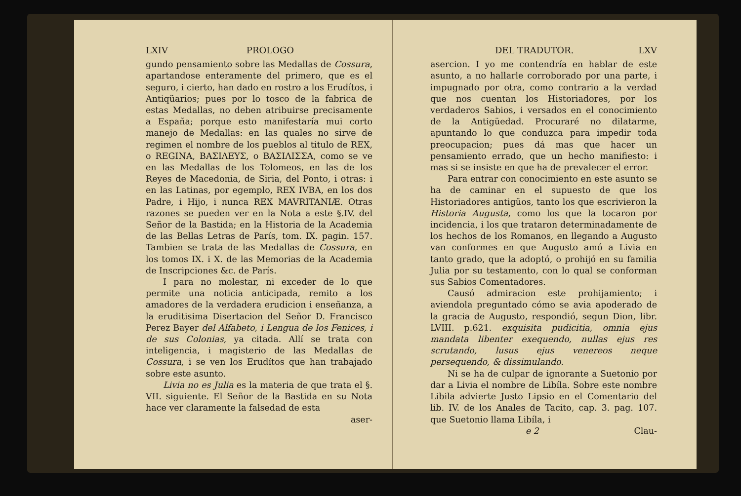LXIV PROLOGO
gundo pensamiento sobre las Medallas de Cossura, apartandose enteramente del primero, que es el seguro, i cierto, han dado en rostro a los Erudítos, i Antiqüarios; pues por lo tosco de la fabrica de estas Medallas, no deben atribuirse precisamente a España; porque esto manifestaría mui corto manejo de Medallas: en las quales no sirve de regimen el nombre de los pueblos al titulo de REX, o REGINA, ΒΑΣΙΛΕΥΣ, o ΒΑΣΙΛΙΣΣΑ, como se ve en las Medallas de los Tolomeos, en las de los Reyes de Macedonia, de Siria, del Ponto, i otras: i en las Latinas, por egemplo, REX IVBA, en los dos Padre, i Hijo, i nunca REX MAVRITANIÆ. Otras razones se pueden ver en la Nota a este §.IV. del Señor de la Bastida; en la Historia de la Academia de las Bellas Letras de París, tom. IX. pagin. 157. Tambien se trata de las Medallas de Cossura, en los tomos IX. i X. de las Memorias de la Academia de Inscripciones &c. de París.
I para no molestar, ni exceder de lo que permite una noticia anticipada, remito a los amadores de la verdadera erudicion i enseñanza, a la eruditisima Disertacion del Señor D. Francisco Perez Bayer del Alfabeto, i Lengua de los Fenices, i de sus Colonias, ya citada. Allí se trata con inteligencia, i magisterio de las Medallas de Cossura, i se ven los Erudítos que han trabajado sobre este asunto.
Livia no es Julia es la materia de que trata el §. VII. siguiente. El Señor de la Bastida en su Nota hace ver claramente la falsedad de esta
aser-
DEL TRADUTOR. LXV
asercion. I yo me contendría en hablar de este asunto, a no hallarle corroborado por una parte, i impugnado por otra, como contrario a la verdad que nos cuentan los Historiadores, por los verdaderos Sabios, i versados en el conocimiento de la Antigüedad. Procuraré no dilatarme, apuntando lo que conduzca para impedir toda preocupacion; pues dá mas que hacer un pensamiento errado, que un hecho manifiesto: i mas si se insiste en que ha de prevalecer el error.
Para entrar con conocimiento en este asunto se ha de caminar en el supuesto de que los Historiadores antigüos, tanto los que escrivieron la Historia Augusta, como los que la tocaron por incidencia, i los que trataron determinadamente de los hechos de los Romanos, en llegando a Augusto van conformes en que Augusto amó a Livia en tanto grado, que la adoptó, o prohijó en su familia Julia por su testamento, con lo qual se conforman sus Sabios Comentadores.
Causó admiracion este prohijamiento; i aviendola preguntado cómo se avia apoderado de la gracia de Augusto, respondió, segun Dion, libr. LVIII. p.621. exquisita pudicitia, omnia ejus mandata libenter exequendo, nullas ejus res scrutando, lusus ejus venereos neque persequendo, & dissimulando.
Ni se ha de culpar de ignorante a Suetonio por dar a Livia el nombre de Libíla. Sobre este nombre Libila advierte Justo Lipsio en el Comentario del lib. IV. de los Anales de Tacito, cap. 3. pag. 107. que Suetonio llama Libíla, i
e 2 Clau-